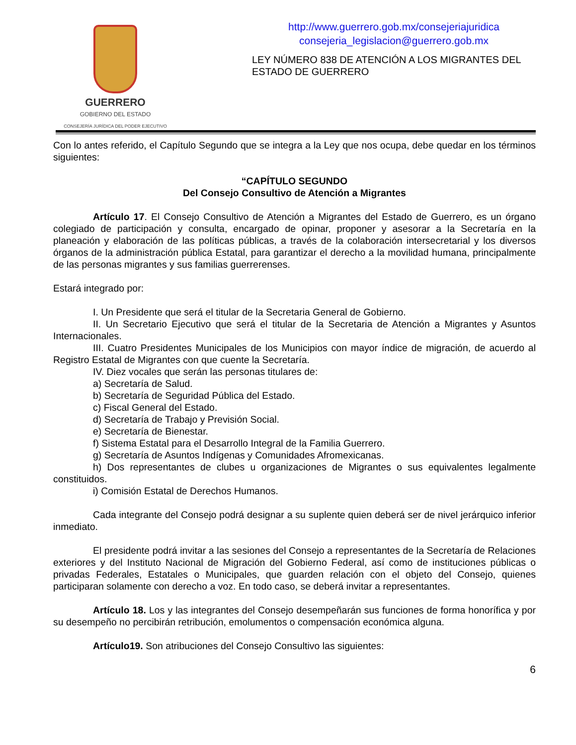GUERRERO
GOBIERNO DEL ESTADO
CONSEJERÍA JURÍDICA DEL PODER EJECUTIVO
http://www.guerrero.gob.mx/consejeriajuridica
consejeria_legislacion@guerrero.gob.mx
LEY NÚMERO 838 DE ATENCIÓN A LOS MIGRANTES DEL ESTADO DE GUERRERO
Con lo antes referido, el Capítulo Segundo que se integra a la Ley que nos ocupa, debe quedar en los términos siguientes:
“CAPÍTULO SEGUNDO
Del Consejo Consultivo de Atención a Migrantes
Artículo 17. El Consejo Consultivo de Atención a Migrantes del Estado de Guerrero, es un órgano colegiado de participación y consulta, encargado de opinar, proponer y asesorar a la Secretaría en la planeación y elaboración de las políticas públicas, a través de la colaboración intersecretarial y los diversos órganos de la administración pública Estatal, para garantizar el derecho a la movilidad humana, principalmente de las personas migrantes y sus familias guerrerenses.
Estará integrado por:
I. Un Presidente que será el titular de la Secretaria General de Gobierno.
II. Un Secretario Ejecutivo que será el titular de la Secretaria de Atención a Migrantes y Asuntos Internacionales.
III. Cuatro Presidentes Municipales de los Municipios con mayor índice de migración, de acuerdo al Registro Estatal de Migrantes con que cuente la Secretaría.
IV. Diez vocales que serán las personas titulares de:
a) Secretaría de Salud.
b) Secretaría de Seguridad Pública del Estado.
c) Fiscal General del Estado.
d) Secretaría de Trabajo y Previsión Social.
e) Secretaría de Bienestar.
f) Sistema Estatal para el Desarrollo Integral de la Familia Guerrero.
g) Secretaría de Asuntos Indígenas y Comunidades Afromexicanas.
h) Dos representantes de clubes u organizaciones de Migrantes o sus equivalentes legalmente constituidos.
i) Comisión Estatal de Derechos Humanos.
Cada integrante del Consejo podrá designar a su suplente quien deberá ser de nivel jerárquico inferior inmediato.
El presidente podrá invitar a las sesiones del Consejo a representantes de la Secretaría de Relaciones exteriores y del Instituto Nacional de Migración del Gobierno Federal, así como de instituciones públicas o privadas Federales, Estatales o Municipales, que guarden relación con el objeto del Consejo, quienes participaran solamente con derecho a voz. En todo caso, se deberá invitar a representantes.
Artículo 18. Los y las integrantes del Consejo desempeñarán sus funciones de forma honorífica y por su desempeño no percibirán retribución, emolumentos o compensación económica alguna.
Artículo19. Son atribuciones del Consejo Consultivo las siguientes:
6